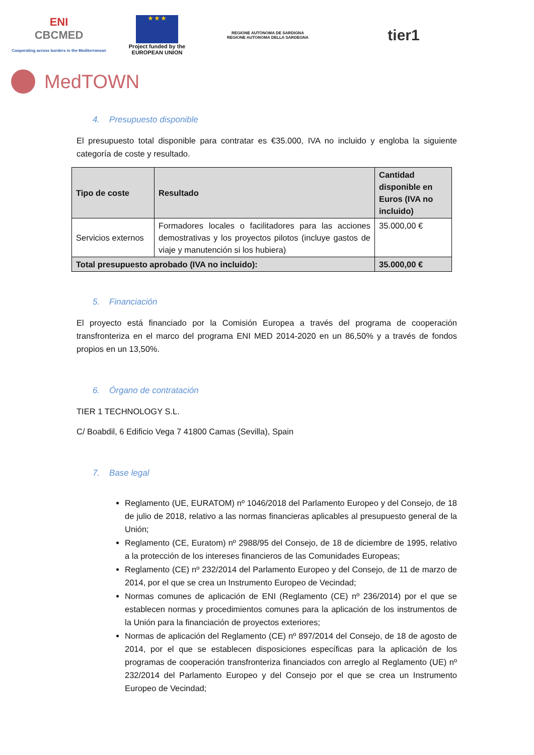ENI
CBCMED
Cooperating across borders in the Mediterranean
★ ★ ★
Project funded by the
EUROPEAN UNION
REGIONE AUTÒNOMA DE SARDIGNA
REGIONE AUTONOMA DELLA SARDEGNA
tier1
MedTOWN
4. Presupuesto disponible
El presupuesto total disponible para contratar es €35.000, IVA no incluido y engloba la siguiente categoría de coste y resultado.
| Tipo de coste | Resultado | Cantidad disponible en Euros (IVA no incluido) |
| --- | --- | --- |
| Servicios externos | Formadores locales o facilitadores para las acciones demostrativas y los proyectos pilotos (incluye gastos de viaje y manutención si los hubiera) | 35.000,00 € |
| Total presupuesto aprobado (IVA no incluido): | | 35.000,00 € |
5. Financiación
El proyecto está financiado por la Comisión Europea a través del programa de cooperación transfronteriza en el marco del programa ENI MED 2014-2020 en un 86,50% y a través de fondos propios en un 13,50%.
6. Órgano de contratación
TIER 1 TECHNOLOGY S.L.
C/ Boabdil, 6 Edificio Vega 7 41800 Camas (Sevilla), Spain
7. Base legal
Reglamento (UE, EURATOM) nº 1046/2018 del Parlamento Europeo y del Consejo, de 18 de julio de 2018, relativo a las normas financieras aplicables al presupuesto general de la Unión;
Reglamento (CE, Euratom) nº 2988/95 del Consejo, de 18 de diciembre de 1995, relativo a la protección de los intereses financieros de las Comunidades Europeas;
Reglamento (CE) nº 232/2014 del Parlamento Europeo y del Consejo, de 11 de marzo de 2014, por el que se crea un Instrumento Europeo de Vecindad;
Normas comunes de aplicación de ENI (Reglamento (CE) nº 236/2014) por el que se establecen normas y procedimientos comunes para la aplicación de los instrumentos de la Unión para la financiación de proyectos exteriores;
Normas de aplicación del Reglamento (CE) nº 897/2014 del Consejo, de 18 de agosto de 2014, por el que se establecen disposiciones específicas para la aplicación de los programas de cooperación transfronteriza financiados con arreglo al Reglamento (UE) nº 232/2014 del Parlamento Europeo y del Consejo por el que se crea un Instrumento Europeo de Vecindad;